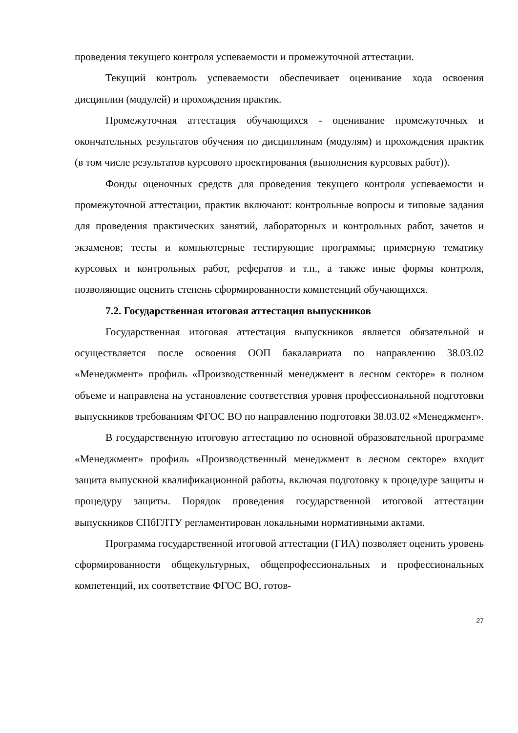проведения текущего контроля успеваемости и промежуточной аттестации.
Текущий контроль успеваемости обеспечивает оценивание хода освоения дисциплин (модулей) и прохождения практик.
Промежуточная аттестация обучающихся - оценивание промежуточных и окончательных результатов обучения по дисциплинам (модулям) и прохождения практик (в том числе результатов курсового проектирования (выполнения курсовых работ)).
Фонды оценочных средств для проведения текущего контроля успеваемости и промежуточной аттестации, практик включают: контрольные вопросы и типовые задания для проведения практических занятий, лабораторных и контрольных работ, зачетов и экзаменов; тесты и компьютерные тестирующие программы; примерную тематику курсовых и контрольных работ, рефератов и т.п., а также иные формы контроля, позволяющие оценить степень сформированности компетенций обучающихся.
7.2. Государственная итоговая аттестация выпускников
Государственная итоговая аттестация выпускников является обязательной и осуществляется после освоения ООП бакалавриата по направлению 38.03.02 «Менеджмент» профиль «Производственный менеджмент в лесном секторе» в полном объеме и направлена на установление соответствия уровня профессиональной подготовки выпускников требованиям ФГОС ВО по направлению подготовки 38.03.02 «Менеджмент».
В государственную итоговую аттестацию по основной образовательной программе «Менеджмент» профиль «Производственный менеджмент в лесном секторе» входит защита выпускной квалификационной работы, включая подготовку к процедуре защиты и процедуру защиты. Порядок проведения государственной итоговой аттестации выпускников СПбГЛТУ регламентирован локальными нормативными актами.
Программа государственной итоговой аттестации (ГИА) позволяет оценить уровень сформированности общекультурных, общепрофессиональных и профессиональных компетенций, их соответствие ФГОС ВО, готов-
27